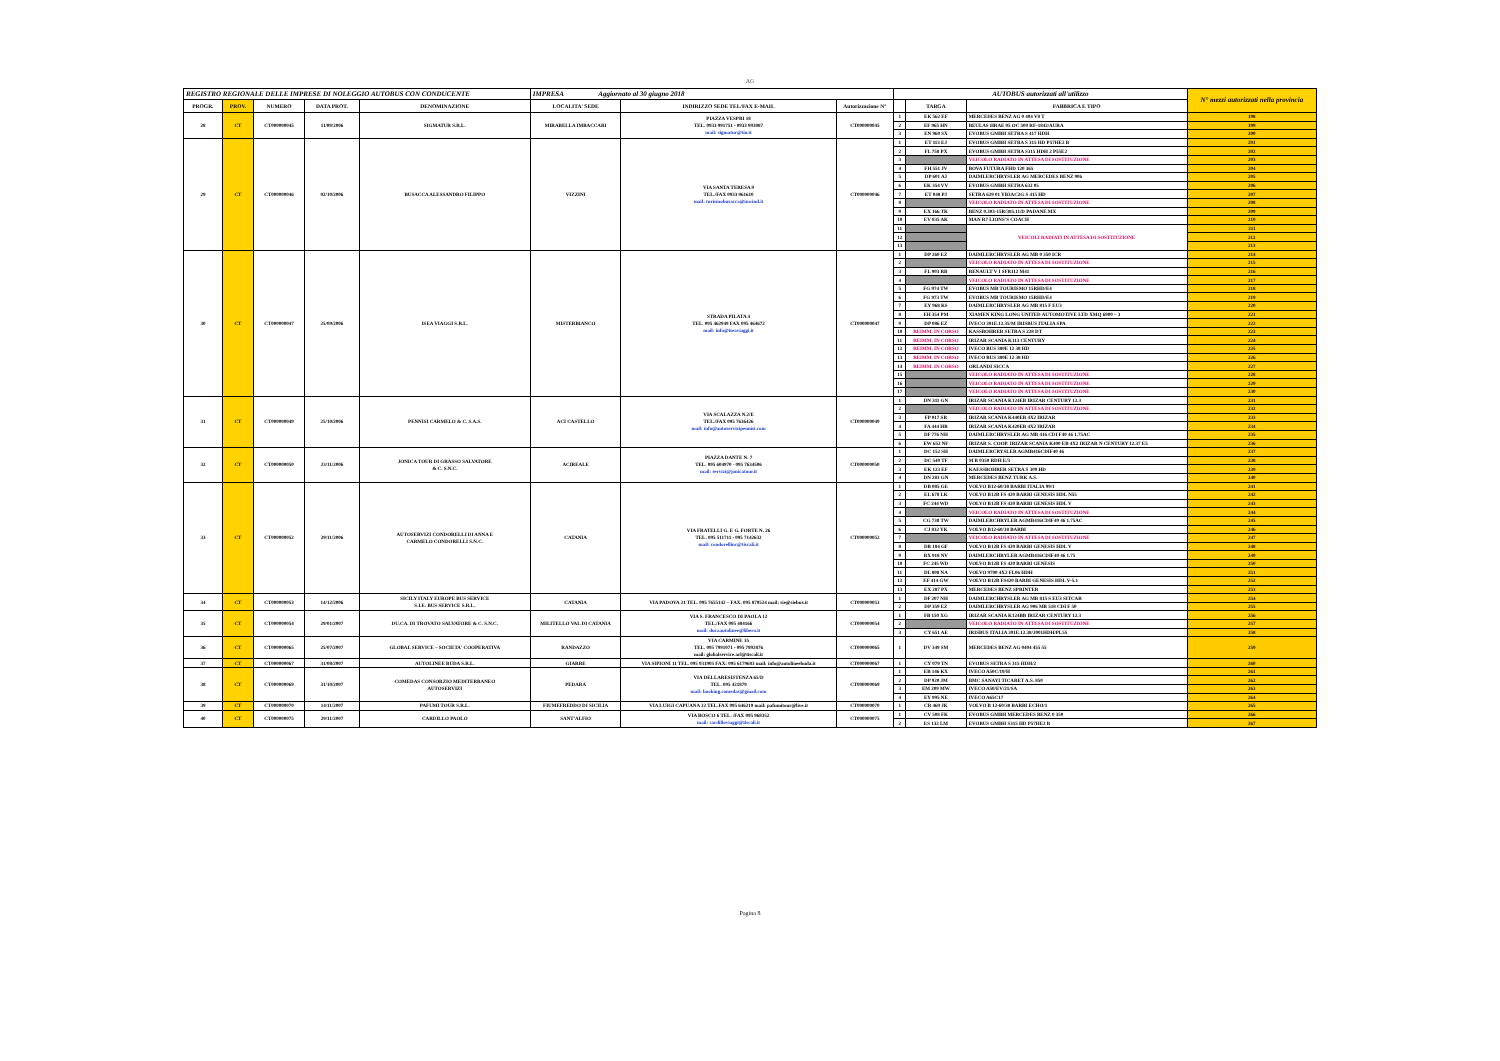AG
| REGISTRO REGIONALE DELLE IMPRESE DI NOLEGGIO AUTOBUS CON CONDUCENTE | | | | | IMPRESA Aggiornato al 30 giugno 2018 | | | AUTOBUS autorizzati all'utilizzo | | | N° mezzi autorizzati nella provincia |
| --- | --- | --- | --- | --- | --- | --- | --- | --- | --- | --- | --- |
| PROGR. | PROV. | NUMERO | DATA PROT. | DENOMINAZIONE | LOCALITA' SEDE | INDIRIZZO SEDE TEL/FAX E-MAIL | Autorizzazione N° | | TARGA | FABBRICA E TIPO | |
| 28 | CT | CT000000045 | 11/09/2006 | SIGMATUR S.R.L. | MIRABELLA IMBACCARI | PIAZZA VESPRI 18 TEL. 0933 991751 - 0933 993087 mail: sigmatur@tin.it | CT000000045 | 1 | EK 562 EF | MERCEDES BENZ AG 0 404 V8 T | 198 |
| | | | | | | | | 2 | EF 965 HN | BEULAS HRAE 05 OC 500 RF-1842/AURA | 199 |
| | | | | | | | | 3 | EN 960 SX | EVOBUS GMBH SETRA S 417 HDH | 200 |
| 29 | CT | CT000000046 | 02/10/2006 | BUSACCA ALESSANDRO FILIPPO | VIZZINI | VIA SANTA TERESA 9 TEL./FAX 0933 961610 mail: turismobusacca@inwind.it | CT000000046 | 1 | ET 113 EJ | EVOBUS GMBH SETRA S 315 HD P57HE2 B | 201 |
| | | | | | | | | 2 | FL 758 PX | EVOBUS GMBH SETRA S315 HDH 2 P55E2 | 202 |
| | | | | | | | | 3 | | VEICOLO RADIATO IN ATTESA DI SOSTITUZIONE | 203 |
| | | | | | | | | 4 | FH 551 JV | BOVA FUTURA FHD 120 365 | 204 |
| | | | | | | | | 5 | DP 601 AJ | DAIMLERCHRYSLER AG MERCEDES BENZ 906 | 205 |
| | | | | | | | | 6 | EK 354 VV | EVOBUS GMBH SETRA 632 05 | 206 |
| | | | | | | | | 7 | ET 048 PJ | SETRA 629 01 YB3AC2G S 415 HD | 207 |
| | | | | | | | | 8 | | VEICOLO RADIATO IN ATTESA DI SOSTITUZIONE | 208 |
| | | | | | | | | 9 | EX 166 TK | BENZ 0.303-15R/385.11/D PADANE MX | 209 |
| | | | | | | | | 10 | EV 835 AK | MAN R7 LIONS'S COACH | 210 |
| | | | | | | | | 11 | | VEICOLI RADIATI IN ATTESA DI SOSTITUZIONE | 211 |
| | | | | | | | | 12 | | | 212 |
| | | | | | | | | 13 | | | 213 |
| 30 | CT | CT000000047 | 25/09/2006 | ISEA VIAGGI S.R.L. | MISTERBIANCO | STRADA PILATA 4 TEL. 095 462949 FAX 095 464672 mail: info@iseaviaggi.it | CT000000047 | 1 | DP 260 EZ | DAIMLERCHRYSLER AG MB 0 350 ICR | 214 |
| | | | | | | | | 2 | | VEICOLO RADIATO IN ATTESA DI SOSTITUZIONE | 215 |
| | | | | | | | | 3 | FL 903 RB | RENAULT V I SFR112 M41 | 216 |
| | | | | | | | | 4 | | VEICOLO RADIATO IN ATTESA DI SOSTITUZIONE | 217 |
| | | | | | | | | 5 | FG 974 TW | EVOBUS MB TOURISMO 15RHD/E4 | 218 |
| | | | | | | | | 6 | FG 973 TW | EVOBUS MB TOURISMO 15RHD/E4 | 219 |
| | | | | | | | | 7 | EY 968 KS | DAIMLERCHRYSLER AG MB 815 F EU3 | 220 |
| | | | | | | | | 8 | EH 354 PM | XIAMEN KING LONG UNITED AUTOMOTIVE LTD XMQ 6900 – 3 | 221 |
| | | | | | | | | 9 | DP 086 EZ | IVECO 391E.12.35/M IRISBUS ITALIA SPA | 222 |
| | | | | | | | | 10 | REIMM. IN CORSO | KASSBOHRER SETRA S 228 DT | 223 |
| | | | | | | | | 11 | REIMM. IN CORSO | IRIZAR SCANIA K113 CENTURY | 224 |
| | | | | | | | | 12 | REIMM. IN CORSO | IVECO BUS 380E 12 38 HD | 225 |
| | | | | | | | | 13 | REIMM. IN CORSO | IVECO BUS 380E 12 38 HD | 226 |
| | | | | | | | | 14 | REIMM. IN CORSO | ORLANDI SICCA | 227 |
| | | | | | | | | 15 | | VEICOLO RADIATO IN ATTESA DI SOSTITUZIONE | 228 |
| | | | | | | | | 16 | | VEICOLO RADIATO IN ATTESA DI SOSTITUZIONE | 229 |
| | | | | | | | | 17 | | VEICOLO RADIATO IN ATTESA DI SOSTITUZIONE | 230 |
| 31 | CT | CT000000049 | 25/10/2006 | PENNISI CARMELO & C. S.A.S. | ACI CASTELLO | VIA SCALAZZA N.2/E TEL./FAX 095 7636426 mail: info@autoservizipennisi.com | CT000000049 | 1 | DN 311 GN | IRIZAR SCANIA K124EB IRIZAR CENTURY 12.3 | 231 |
| | | | | | | | | 2 | | VEICOLO RADIATO IN ATTESA DI SOSTITUZIONE | 232 |
| | | | | | | | | 3 | FP 017 SR | IRIZAR SCANIA K440EB 4X2 IRIZAR | 233 |
| | | | | | | | | 4 | FA 444 HB | IRIZAR SCANIA K420EB 4X2 IRIZAR | 234 |
| | | | | | | | | 5 | DF 776 NH | DAIMLERCHRYSLER AG MB 416 CDI F40 46 1.75AC | 235 |
| | | | | | | | | 6 | EW 652 NF | IRIZAR S. COOP. IRIZAR SCANIA K400 EB 4X2 IRIZAR N CENTURY 12.37 E5 | 236 |
| 32 | CT | CT000000050 | 23/11/2006 | JONICA TOUR DI GRASSO SALVATORE & C. S.N.C. | ACIREALE | PIAZZA DANTE N. 7 TEL. 095 604970 - 095 7634506 mail: servizi@jonicatour.it | CT000000050 | 1 | DC 152 SH | DAIMLERCRYSLER AGMB416CDIF40 46 | 237 |
| | | | | | | | | 2 | DC 540 TF | M B 0350 RDH E/3 | 238 |
| | | | | | | | | 3 | EK 123 EF | KAESSBOHRER SETRA S 309 HD | 239 |
| | | | | | | | | 4 | DN 283 GN | MERCEDES BENZ TURK A.S. | 240 |
| 33 | CT | CT000000052 | 29/11/2006 | AUTOSERVIZI CONDORELLI DI ANNA E CARMELO CONDORELLI S.N.C. | CATANIA | VIA FRATELLI G. E G. FORTE N. 26 TEL. 095 511711 - 095 7142632 mail: condorellinc@tiscali.it | CT000000052 | 1 | DB 085 GE | VOLVO B12-60/38 BARBI ITALIA 99/1 | 241 |
| | | | | | | | | 2 | EL 678 LK | VOLVO B12B FS 420 BARBI GENESIS HDL N55 | 242 |
| | | | | | | | | 3 | FC 244 WD | VOLVO B12B FS 420 BARBI GENESIS HDL V | 243 |
| | | | | | | | | 4 | | VEICOLO RADIATO IN ATTESA DI SOSTITUZIONE | 244 |
| | | | | | | | | 5 | CG 738 TW | DAIMLERCHRYLER AGMB416CDIF40 46 1.75AC | 245 |
| | | | | | | | | 6 | CJ 832 YK | VOLVO B12-60/38 BARBI | 246 |
| | | | | | | | | 7 | | VEICOLO RADIATO IN ATTESA DI SOSTITUZIONE | 247 |
| | | | | | | | | 8 | DB 184 GF | VOLVO B12B FS 420 BARBI GENESIS HDL V | 248 |
| | | | | | | | | 9 | BX 918 NV | DAIMLERCHRYLER AGMB416CDIF40 46 1.75 | 249 |
| | | | | | | | | 10 | FC 245 WD | VOLVO B12B FS 420 BARBI GENESIS | 250 |
| | | | | | | | | 11 | DL 808 NA | VOLVO 9700 4X2 FL06 HDH | 251 |
| | | | | | | | | 12 | EF 414 GW | VOLVO B12B FS420 BARBI GENESIS HDL V-5.1 | 252 |
| | | | | | | | | 13 | EX 287 PX | MERCEDES BENZ SPRINTER | 253 |
| 34 | CT | CT000000053 | 14/12/2006 | SICILY ITALY EUROPE BUS SERVICE S.I.E. BUS SERVICE S.R.L. | CATANIA | VIA PADOVA 21 TEL. 095 7655142 – FAX. 095 879524 mail: sie@siebus.it | CT000000053 | 1 | DF 207 NH | DAIMLERCHRYSLER AG MB 815 S EU3 SITCAR | 254 |
| | | | | | | | | 2 | DP 359 EZ | DAIMLERCHRYSLER AG 906 MB 518 CDI F 50 | 255 |
| 35 | CT | CT000000054 | 29/01/2007 | DU.CA. DI TROVATO SALVATORE & C. S.N.C. | MILITELLO VAL DI CATANIA | VIA S. FRANCESCO DI PAOLA 12 TEL./FAX 095 484166 mail: ducaautolinee@libero.it | CT000000054 | 1 | FB 150 XG | IRIZAR SCANIA K124BB IRIZAR CENTURY 12.3 | 256 |
| | | | | | | | | 2 | | VEICOLO RADIATO IN ATTESA DI SOSTITUZIONE | 257 |
| | | | | | | | | 3 | CY 651 AE | IRISBUS ITALIA 391E.12.38/2001HDH/PL55 | 258 |
| 36 | CT | CT000000065 | 25/07/2007 | GLOBAL SERVICE – SOCIETA' COOPERATIVA | RANDAZZO | VIA CARMINE 35 TEL. 095 7991071 - 095 7992876 mail: globalservice.arl@tiscali.it | CT000000065 | 1 | DV 349 SM | MERCEDES BENZ AG 0404 455 55 | 259 |
| 37 | CT | CT000000067 | 31/08/2007 | AUTOLINEE BUDA S.R.L. | GIARRE | VIA SIPIONI 11 TEL. 095 931905 FAX: 095 6179683 mail: info@autolineebuda.it | CT000000067 | 1 | CY 079 TN | EVOBUS SETRA S 315 HDH/2 | 260 |
| 38 | CT | CT000000069 | 31/10/2007 | COMEDAS CONSORZIO MEDITERRANEO AUTOSERVIZI | PEDARA | VIA DELLARESISTENZA 65/D TEL. 095 421879 mail: booking.comedas@gmail.com | CT000000069 | 1 | EB 146 KX | IVECO A50C/19/H | 261 |
| | | | | | | | | 2 | DP 920 JM | BMC SANAYI TICARET A.S. 850 | 262 |
| | | | | | | | | 3 | EM 209 MW | IVECO A50/EV/21/SA | 263 |
| | | | | | | | | 4 | EY 995 NE | IVECO A65C17 | 264 |
| 39 | CT | CT000000070 | 14/11/2007 | PAFUMI TOUR S.R.L. | FIUMEFREDDO DI SICILIA | VIA LUIGI CAPUANA 22 TEL.FAX 095 646219 mail: pafumitour@live.it | CT000000070 | 1 | CR 469 JK | VOLVO B 12-60/38 BARBI ECHO/1 | 265 |
| 40 | CT | CT000000075 | 29/11/2007 | CARDILLO PAOLO | SANT'ALFIO | VIA BOSCO 6 TEL. /FAX 095 968352 mail: cardilloviaggi@tiscali.it | CT000000075 | 1 | CV 508 FK | EVOBUS GMBH MERCEDES BENZ 0 350 | 266 |
| | | | | | | | | 2 | ES 132 LM | EVOBUS GMBH S315 HD P57HE2 B | 267 |
Pagina 8